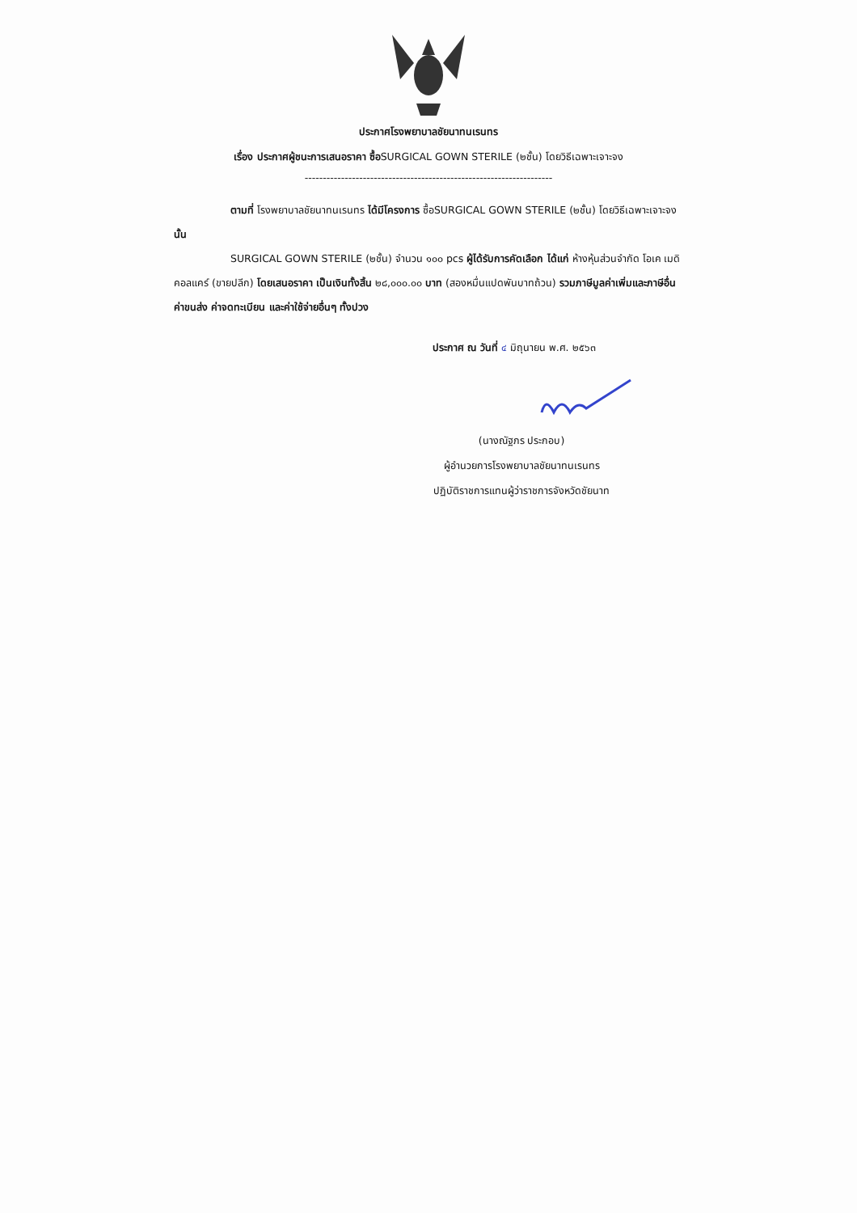ประกาศโรงพยาบาลชัยนาทนเรนทร
เรื่อง ประกาศผู้ชนะการเสนอราคา ซื้อSURGICAL GOWN STERILE (๒ชั้น) โดยวิธีเฉพาะเจาะจง
--------------------------------------------------------------------
ตามที่ โรงพยาบาลชัยนาทนเรนทร ได้มีโครงการ ซื้อSURGICAL GOWN STERILE (๒ชั้น) โดยวิธีเฉพาะเจาะจง นั้น
SURGICAL GOWN STERILE (๒ชั้น) จำนวน ๑๐๐ pcs ผู้ได้รับการคัดเลือก ได้แก่ ห้างหุ้นส่วนจำกัด โอเค เมดิคอลแคร์ (ขายปลีก) โดยเสนอราคา เป็นเงินทั้งสิ้น ๒๘,๐๐๐.๐๐ บาท (สองหมื่นแปดพันบาทถ้วน) รวมภาษีมูลค่าเพิ่มและภาษีอื่น ค่าขนส่ง ค่าจดทะเบียน และค่าใช้จ่ายอื่นๆ ทั้งปวง
ประกาศ ณ วันที่ ๔ มิถุนายน พ.ศ. ๒๕๖๓
(นางณัฐภร ประกอบ)
ผู้อำนวยการโรงพยาบาลชัยนาทนเรนทร
ปฏิบัติราชการแทนผู้ว่าราชการจังหวัดชัยนาท